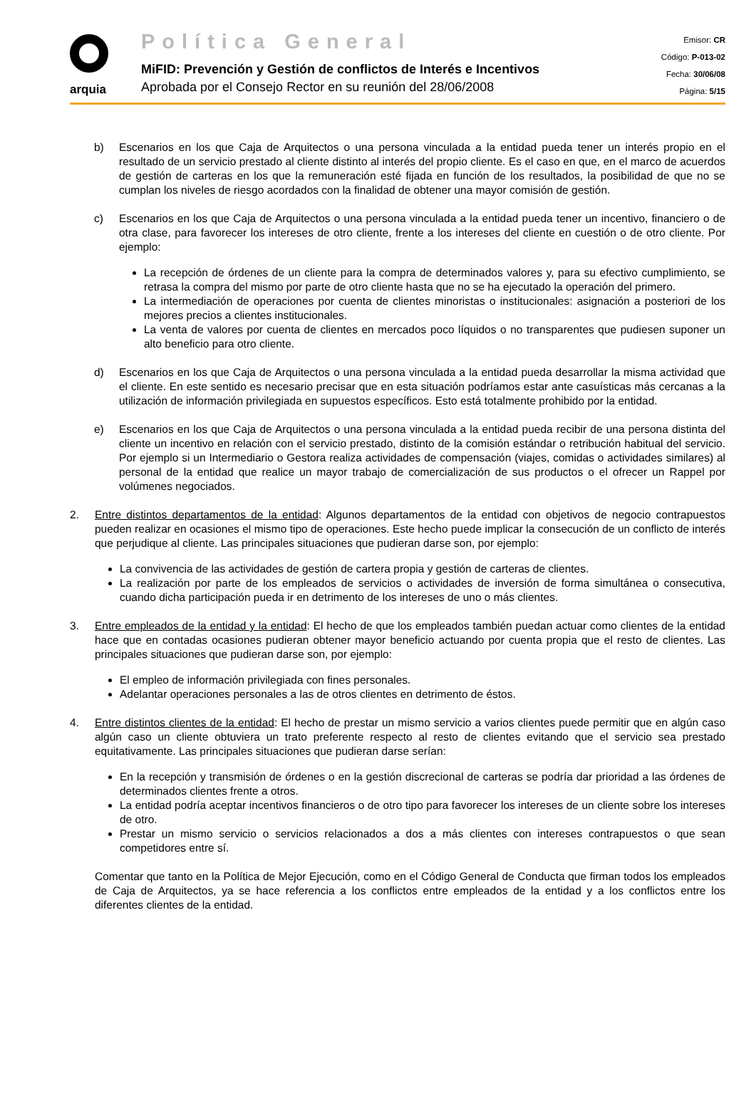arquia
Política General
MiFID: Prevención y Gestión de conflictos de Interés e Incentivos
Aprobada por el Consejo Rector en su reunión del 28/06/2008
Emisor: CR
Código: P-013-02
Fecha: 30/06/08
Página: 5/15
b) Escenarios en los que Caja de Arquitectos o una persona vinculada a la entidad pueda tener un interés propio en el resultado de un servicio prestado al cliente distinto al interés del propio cliente. Es el caso en que, en el marco de acuerdos de gestión de carteras en los que la remuneración esté fijada en función de los resultados, la posibilidad de que no se cumplan los niveles de riesgo acordados con la finalidad de obtener una mayor comisión de gestión.
c) Escenarios en los que Caja de Arquitectos o una persona vinculada a la entidad pueda tener un incentivo, financiero o de otra clase, para favorecer los intereses de otro cliente, frente a los intereses del cliente en cuestión o de otro cliente. Por ejemplo:
La recepción de órdenes de un cliente para la compra de determinados valores y, para su efectivo cumplimiento, se retrasa la compra del mismo por parte de otro cliente hasta que no se ha ejecutado la operación del primero.
La intermediación de operaciones por cuenta de clientes minoristas o institucionales: asignación a posteriori de los mejores precios a clientes institucionales.
La venta de valores por cuenta de clientes en mercados poco líquidos o no transparentes que pudiesen suponer un alto beneficio para otro cliente.
d) Escenarios en los que Caja de Arquitectos o una persona vinculada a la entidad pueda desarrollar la misma actividad que el cliente. En este sentido es necesario precisar que en esta situación podríamos estar ante casuísticas más cercanas a la utilización de información privilegiada en supuestos específicos. Esto está totalmente prohibido por la entidad.
e) Escenarios en los que Caja de Arquitectos o una persona vinculada a la entidad pueda recibir de una persona distinta del cliente un incentivo en relación con el servicio prestado, distinto de la comisión estándar o retribución habitual del servicio. Por ejemplo si un Intermediario o Gestora realiza actividades de compensación (viajes, comidas o actividades similares) al personal de la entidad que realice un mayor trabajo de comercialización de sus productos o el ofrecer un Rappel por volúmenes negociados.
2. Entre distintos departamentos de la entidad: Algunos departamentos de la entidad con objetivos de negocio contrapuestos pueden realizar en ocasiones el mismo tipo de operaciones. Este hecho puede implicar la consecución de un conflicto de interés que perjudique al cliente. Las principales situaciones que pudieran darse son, por ejemplo:
La convivencia de las actividades de gestión de cartera propia y gestión de carteras de clientes.
La realización por parte de los empleados de servicios o actividades de inversión de forma simultánea o consecutiva, cuando dicha participación pueda ir en detrimento de los intereses de uno o más clientes.
3. Entre empleados de la entidad y la entidad: El hecho de que los empleados también puedan actuar como clientes de la entidad hace que en contadas ocasiones pudieran obtener mayor beneficio actuando por cuenta propia que el resto de clientes. Las principales situaciones que pudieran darse son, por ejemplo:
El empleo de información privilegiada con fines personales.
Adelantar operaciones personales a las de otros clientes en detrimento de éstos.
4. Entre distintos clientes de la entidad: El hecho de prestar un mismo servicio a varios clientes puede permitir que en algún caso algún caso un cliente obtuviera un trato preferente respecto al resto de clientes evitando que el servicio sea prestado equitativamente. Las principales situaciones que pudieran darse serían:
En la recepción y transmisión de órdenes o en la gestión discrecional de carteras se podría dar prioridad a las órdenes de determinados clientes frente a otros.
La entidad podría aceptar incentivos financieros o de otro tipo para favorecer los intereses de un cliente sobre los intereses de otro.
Prestar un mismo servicio o servicios relacionados a dos a más clientes con intereses contrapuestos o que sean competidores entre sí.
Comentar que tanto en la Política de Mejor Ejecución, como en el Código General de Conducta que firman todos los empleados de Caja de Arquitectos, ya se hace referencia a los conflictos entre empleados de la entidad y a los conflictos entre los diferentes clientes de la entidad.